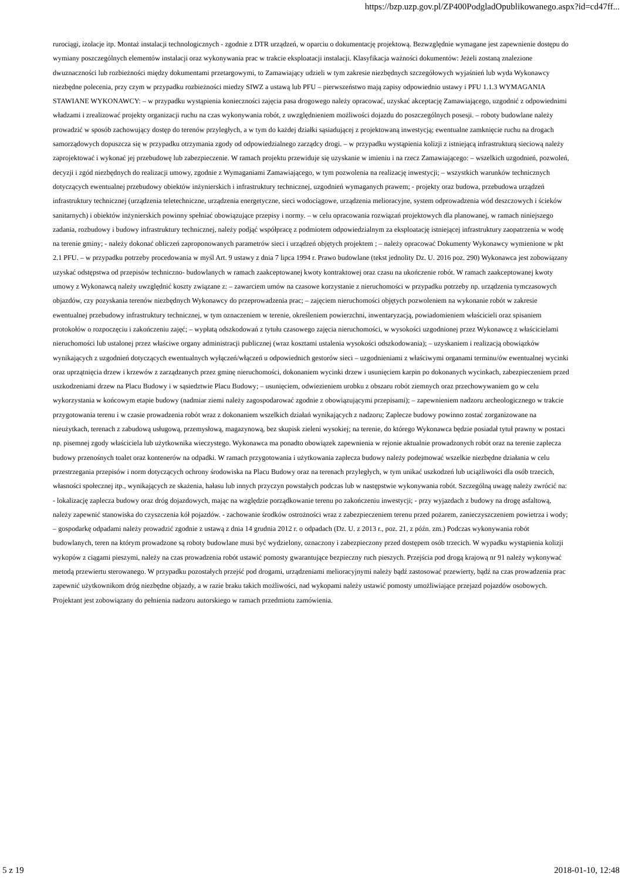https://bzp.uzp.gov.pl/ZP400PodgladOpublikowanego.aspx?id=cd47ff...
rurociągi, izolacje itp. Montaż instalacji technologicznych - zgodnie z DTR urządzeń, w oparciu o dokumentację projektową. Bezwzględnie wymagane jest zapewnienie dostępu do wymiany poszczególnych elementów instalacji oraz wykonywania prac w trakcie eksploatacji instalacji. Klasyfikacja ważności dokumentów: Jeżeli zostaną znalezione dwuznaczności lub rozbieżności między dokumentami przetargowymi, to Zamawiający udzieli w tym zakresie niezbędnych szczegółowych wyjaśnień lub wyda Wykonawcy niezbędne polecenia, przy czym w przypadku rozbieżności miedzy SIWZ a ustawą lub PFU – pierwszeństwo mają zapisy odpowiednio ustawy i PFU 1.1.3 WYMAGANIA STAWIANE WYKONAWCY: – w przypadku wystąpienia konieczności zajęcia pasa drogowego należy opracować, uzyskać akceptację Zamawiającego, uzgodnić z odpowiednimi władzami i zrealizować projekty organizacji ruchu na czas wykonywania robót, z uwzględnieniem możliwości dojazdu do poszczególnych posesji. – roboty budowlane należy prowadzić w sposób zachowujący dostęp do terenów przyległych, a w tym do każdej działki sąsiadującej z projektowaną inwestycją; ewentualne zamknięcie ruchu na drogach samorządowych dopuszcza się w przypadku otrzymania zgody od odpowiedzialnego zarządcy drogi. – w przypadku wystąpienia kolizji z istniejącą infrastrukturą sieciową należy zaprojektować i wykonać jej przebudowę lub zabezpieczenie. W ramach projektu przewiduje się uzyskanie w imieniu i na rzecz Zamawiającego: – wszelkich uzgodnień, pozwoleń, decyzji i zgód niezbędnych do realizacji umowy, zgodnie z Wymaganiami Zamawiającego, w tym pozwolenia na realizację inwestycji; – wszystkich warunków technicznych dotyczących ewentualnej przebudowy obiektów inżynierskich i infrastruktury technicznej, uzgodnień wymaganych prawem; - projekty oraz budowa, przebudowa urządzeń infrastruktury technicznej (urządzenia teletechniczne, urządzenia energetyczne, sieci wodociągowe, urządzenia melioracyjne, system odprowadzenia wód deszczowych i ścieków sanitarnych) i obiektów inżynierskich powinny spełniać obowiązujące przepisy i normy. – w celu opracowania rozwiązań projektowych dla planowanej, w ramach niniejszego zadania, rozbudowy i budowy infrastruktury technicznej, należy podjąć współpracę z podmiotem odpowiedzialnym za eksploatację istniejącej infrastruktury zaopatrzenia w wodę na terenie gminy; - należy dokonać obliczeń zaproponowanych parametrów sieci i urządzeń objętych projektem ; – należy opracować Dokumenty Wykonawcy wymienione w pkt 2.1 PFU. – w przypadku potrzeby procedowania w myśl Art. 9 ustawy z dnia 7 lipca 1994 r. Prawo budowlane (tekst jednolity Dz. U. 2016 poz. 290) Wykonawca jest zobowiązany uzyskać odstępstwa od przepisów techniczno- budowlanych w ramach zaakceptowanej kwoty kontraktowej oraz czasu na ukończenie robót. W ramach zaakceptowanej kwoty umowy z Wykonawcą należy uwzględnić koszty związane z: – zawarciem umów na czasowe korzystanie z nieruchomości w przypadku potrzeby np. urządzenia tymczasowych objazdów, czy pozyskania terenów niezbędnych Wykonawcy do przeprowadzenia prac; – zajęciem nieruchomości objętych pozwoleniem na wykonanie robót w zakresie ewentualnej przebudowy infrastruktury technicznej, w tym oznaczeniem w terenie, określeniem powierzchni, inwentaryzacją, powiadomieniem właścicieli oraz spisaniem protokołów o rozpoczęciu i zakończeniu zajęć; – wypłatą odszkodowań z tytułu czasowego zajęcia nieruchomości, w wysokości uzgodnionej przez Wykonawcę z właścicielami nieruchomości lub ustalonej przez właściwe organy administracji publicznej (wraz kosztami ustalenia wysokości odszkodowania); – uzyskaniem i realizacją obowiązków wynikających z uzgodnień dotyczących ewentualnych wyłączeń/włączeń u odpowiednich gestorów sieci – uzgodnieniami z właściwymi organami terminu/ów ewentualnej wycinki oraz uprzątnięcia drzew i krzewów z zarządzanych przez gminę nieruchomości, dokonaniem wycinki drzew i usunięciem karpin po dokonanych wycinkach, zabezpieczeniem przed uszkodzeniami drzew na Placu Budowy i w sąsiedztwie Placu Budowy; – usunięciem, odwiezieniem urobku z obszaru robót ziemnych oraz przechowywaniem go w celu wykorzystania w końcowym etapie budowy (nadmiar ziemi należy zagospodarować zgodnie z obowiązującymi przepisami); – zapewnieniem nadzoru archeologicznego w trakcie przygotowania terenu i w czasie prowadzenia robót wraz z dokonaniem wszelkich działań wynikających z nadzoru; Zaplecze budowy powinno zostać zorganizowane na nieużytkach, terenach z zabudową usługową, przemysłową, magazynową, bez skupisk zieleni wysokiej; na terenie, do którego Wykonawca będzie posiadał tytuł prawny w postaci np. pisemnej zgody właściciela lub użytkownika wieczystego. Wykonawca ma ponadto obowiązek zapewnienia w rejonie aktualnie prowadzonych robót oraz na terenie zaplecza budowy przenośnych toalet oraz kontenerów na odpadki. W ramach przygotowania i użytkowania zaplecza budowy należy podejmować wszelkie niezbędne działania w celu przestrzegania przepisów i norm dotyczących ochrony środowiska na Placu Budowy oraz na terenach przyległych, w tym unikać uszkodzeń lub uciążliwości dla osób trzecich, własności społecznej itp., wynikających ze skażenia, hałasu lub innych przyczyn powstałych podczas lub w następstwie wykonywania robót. Szczególną uwagę należy zwrócić na: - lokalizację zaplecza budowy oraz dróg dojazdowych, mając na względzie porządkowanie terenu po zakończeniu inwestycji; - przy wyjazdach z budowy na drogę asfaltową, należy zapewnić stanowiska do czyszczenia kół pojazdów. - zachowanie środków ostrożności wraz z zabezpieczeniem terenu przed pożarem, zanieczyszczeniem powietrza i wody; – gospodarkę odpadami należy prowadzić zgodnie z ustawą z dnia 14 grudnia 2012 r. o odpadach (Dz. U. z 2013 r., poz. 21, z późn. zm.) Podczas wykonywania robót budowlanych, teren na którym prowadzone są roboty budowlane musi być wydzielony, oznaczony i zabezpieczony przed dostępem osób trzecich. W wypadku wystąpienia kolizji wykopów z ciągami pieszymi, należy na czas prowadzenia robót ustawić pomosty gwarantujące bezpieczny ruch pieszych. Przejścia pod drogą krajową nr 91 należy wykonywać metodą przewiertu sterowanego. W przypadku pozostałych przejść pod drogami, urządzeniami melioracyjnymi należy bądź zastosować przewierty, bądź na czas prowadzenia prac zapewnić użytkownikom dróg niezbędne objazdy, a w razie braku takich możliwości, nad wykopami należy ustawić pomosty umożliwiające przejazd pojazdów osobowych. Projektant jest zobowiązany do pełnienia nadzoru autorskiego w ramach przedmiotu zamówienia.
5 z 19 2018-01-10, 12:48